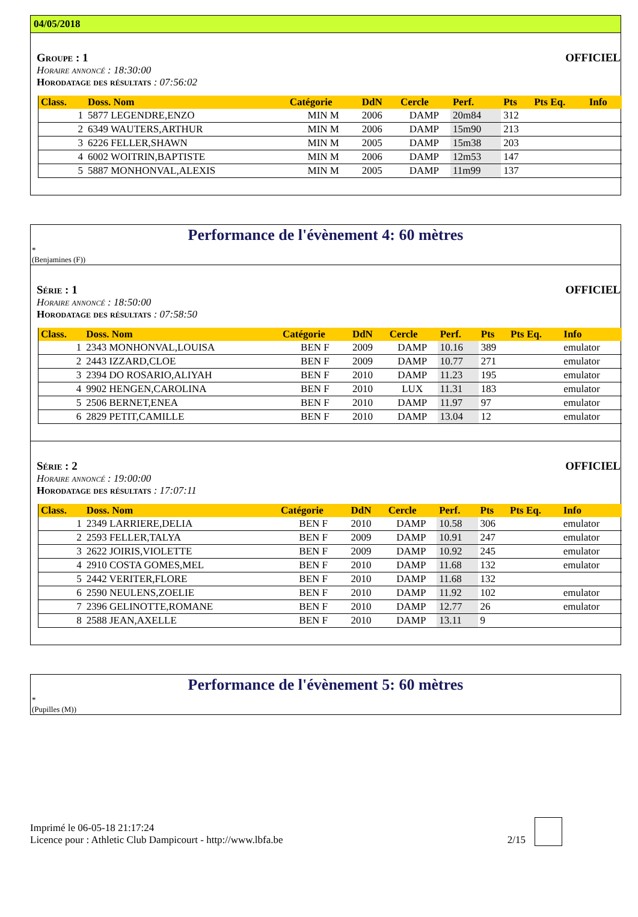04/05/2018
Groupe : 1 OFFICIEL
Horaire annoncé : 18:30:00
Horodatage des résultats : 07:56:02
| Class. | Doss. Nom | Catégorie | DdN | Cercle | Perf. | Pts | Pts Eq. | Info |
| --- | --- | --- | --- | --- | --- | --- | --- | --- |
| 1 | 5877 LEGENDRE,ENZO | MIN M | 2006 | DAMP | 20m84 | 312 | | |
| 2 | 6349 WAUTERS,ARTHUR | MIN M | 2006 | DAMP | 15m90 | 213 | | |
| 3 | 6226 FELLER,SHAWN | MIN M | 2005 | DAMP | 15m38 | 203 | | |
| 4 | 6002 WOITRIN,BAPTISTE | MIN M | 2006 | DAMP | 12m53 | 147 | | |
| 5 | 5887 MONHONVAL,ALEXIS | MIN M | 2005 | DAMP | 11m99 | 137 | | |
Performance de l'évènement 4: 60 mètres
*
(Benjamines (F))
Série : 1 OFFICIEL
Horaire annoncé : 18:50:00
Horodatage des résultats : 07:58:50
| Class. | Doss. Nom | Catégorie | DdN | Cercle | Perf. | Pts | Pts Eq. | Info |
| --- | --- | --- | --- | --- | --- | --- | --- | --- |
| 1 | 2343 MONHONVAL,LOUISA | BEN F | 2009 | DAMP | 10.16 | 389 | | emulator |
| 2 | 2443 IZZARD,CLOE | BEN F | 2009 | DAMP | 10.77 | 271 | | emulator |
| 3 | 2394 DO ROSARIO,ALIYAH | BEN F | 2010 | DAMP | 11.23 | 195 | | emulator |
| 4 | 9902 HENGEN,CAROLINA | BEN F | 2010 | LUX | 11.31 | 183 | | emulator |
| 5 | 2506 BERNET,ENEA | BEN F | 2010 | DAMP | 11.97 | 97 | | emulator |
| 6 | 2829 PETIT,CAMILLE | BEN F | 2010 | DAMP | 13.04 | 12 | | emulator |
Série : 2 OFFICIEL
Horaire annoncé : 19:00:00
Horodatage des résultats : 17:07:11
| Class. | Doss. Nom | Catégorie | DdN | Cercle | Perf. | Pts | Pts Eq. | Info |
| --- | --- | --- | --- | --- | --- | --- | --- | --- |
| 1 | 2349 LARRIERE,DELIA | BEN F | 2010 | DAMP | 10.58 | 306 | | emulator |
| 2 | 2593 FELLER,TALYA | BEN F | 2009 | DAMP | 10.91 | 247 | | emulator |
| 3 | 2622 JOIRIS,VIOLETTE | BEN F | 2009 | DAMP | 10.92 | 245 | | emulator |
| 4 | 2910 COSTA GOMES,MEL | BEN F | 2010 | DAMP | 11.68 | 132 | | emulator |
| 5 | 2442 VERITER,FLORE | BEN F | 2010 | DAMP | 11.68 | 132 | | |
| 6 | 2590 NEULENS,ZOELIE | BEN F | 2010 | DAMP | 11.92 | 102 | | emulator |
| 7 | 2396 GELINOTTE,ROMANE | BEN F | 2010 | DAMP | 12.77 | 26 | | emulator |
| 8 | 2588 JEAN,AXELLE | BEN F | 2010 | DAMP | 13.11 | 9 | | |
Performance de l'évènement 5: 60 mètres
*
(Pupilles (M))
Imprimé le 06-05-18 21:17:24
Licence pour : Athletic Club Dampicourt - http://www.lbfa.be
2/15